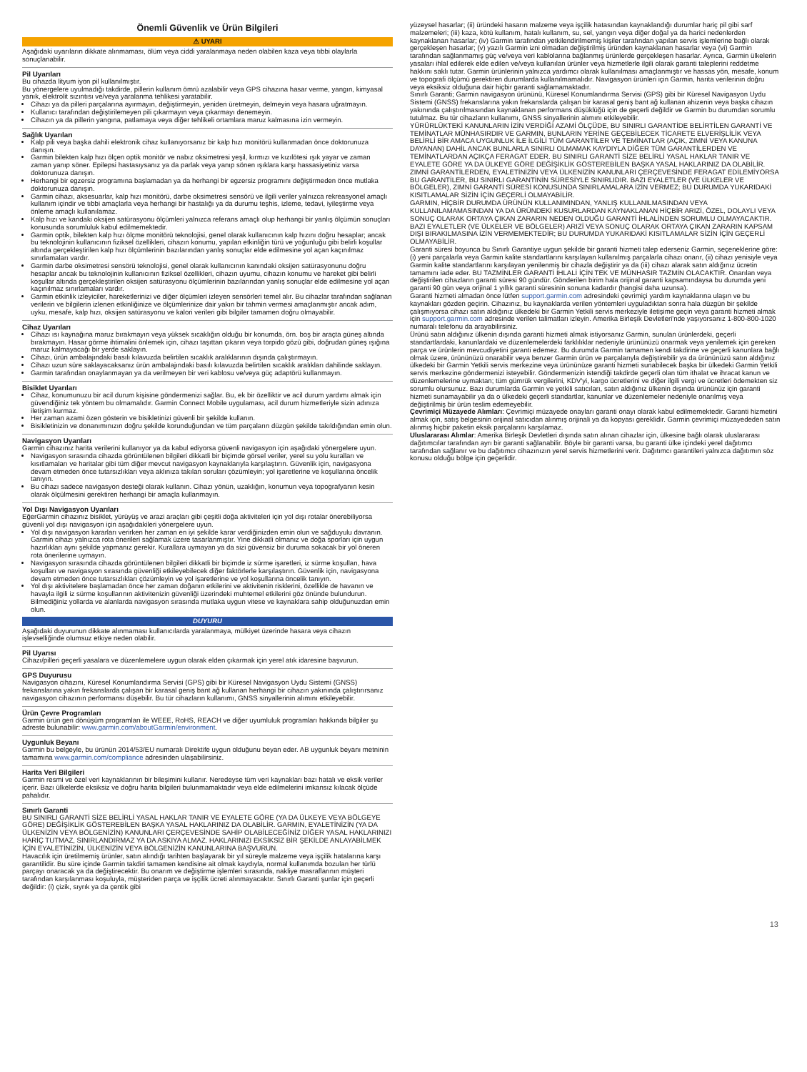Önemli Güvenlik ve Ürün Bilgileri
⚠ UYARI
Aşağıdaki uyarıların dikkate alınmaması, ölüm veya ciddi yaralanmaya neden olabilen kaza veya tıbbi olaylarla sonuçlanabilir.
Pil Uyarıları
Bu cihazda lityum iyon pil kullanılmıştır.
Bu yönergelere uyulmadığı takdirde, pillerin kullanım ömrü azalabilir veya GPS cihazına hasar verme, yangın, kimyasal yanık, elektrolit sızıntısı ve/veya yaralanma tehlikesi yaratabilir.
Cihazı ya da pilleri parçalarına ayırmayın, değiştirmeyin, yeniden üretmeyin, delmeyin veya hasara uğratmayın.
Kullanıcı tarafından değiştirilemeyen pili çıkarmayın veya çıkarmayı denemeyin.
Cihazın ya da pillerin yangına, patlamaya veya diğer tehlikeli ortamlara maruz kalmasına izin vermeyin.
Sağlık Uyarıları
Kalp pili veya başka dahili elektronik cihaz kullanıyorsanız bir kalp hızı monitörü kullanmadan önce doktorunuza danışın.
Garmin bilekten kalp hızı ölçen optik monitör ve nabız oksimetresi yeşil, kırmızı ve kızılötesi ışık yayar ve zaman zaman yanıp söner. Epilepsi hastasıysanız ya da parlak veya yanıp sönen ışıklara karşı hassasiyetiniz varsa doktorunuza danışın.
Herhangi bir egzersiz programına başlamadan ya da herhangi bir egzersiz programını değiştirmeden önce mutlaka doktorunuza danışın.
Garmin cihazı, aksesuarlar, kalp hızı monitörü, darbe oksimetresi sensörü ve ilgili veriler yalnızca rekreasyonel amaçlı kullanım içindir ve tıbbi amaçlarla veya herhangi bir hastalığı ya da durumu teşhis, izleme, tedavi, iyileştirme veya önleme amaçlı kullanılamaz.
Kalp hızı ve kandaki oksijen satürasyonu ölçümleri yalnızca referans amaçlı olup herhangi bir yanlış ölçümün sonuçları konusunda sorumluluk kabul edilmemektedir.
Garmin optik, bilekten kalp hızı ölçme monitörü teknolojisi, genel olarak kullanıcının kalp hızını doğru hesaplar; ancak bu teknolojinin kullanıcının fiziksel özellikleri, cihazın konumu, yapılan etkinliğin türü ve yoğunluğu gibi belirli koşullar altında gerçekleştirilen kalp hızı ölçümlerinin bazılarından yanlış sonuçlar elde edilmesine yol açan kaçınılmaz sınırlamaları vardır.
Garmin darbe oksimetresi sensörü teknolojisi, genel olarak kullanıcının kanındaki oksijen satürasyonunu doğru hesaplar ancak bu teknolojinin kullanıcının fiziksel özellikleri, cihazın uyumu, cihazın konumu ve hareket gibi belirli koşullar altında gerçekleştirilen oksijen satürasyonu ölçümlerinin bazılarından yanlış sonuçlar elde edilmesine yol açan kaçınılmaz sınırlamaları vardır.
Garmin etkinlik izleyiciler, hareketlerinizi ve diğer ölçümleri izleyen sensörleri temel alır. Bu cihazlar tarafından sağlanan verilerin ve bilgilerin izlenen etkinliğinize ve ölçümlerinize dair yakın bir tahmin vermesi amaçlanmıştır ancak adım, uyku, mesafe, kalp hızı, oksijen satürasyonu ve kalori verileri gibi bilgiler tamamen doğru olmayabilir.
Cihaz Uyarıları
Cihazı ısı kaynağına maruz bırakmayın veya yüksek sıcaklığın olduğu bir konumda, örn. boş bir araçta güneş altında bırakmayın. Hasar görme ihtimalini önlemek için, cihazı taşıttan çıkarın veya torpido gözü gibi, doğrudan güneş ışığına maruz kalmayacağı bir yerde saklayın.
Cihazı, ürün ambalajındaki basılı kılavuzda belirtilen sıcaklık aralıklarının dışında çalıştırmayın.
Cihazı uzun süre saklayacaksanız ürün ambalajındaki basılı kılavuzda belirtilen sıcaklık aralıkları dahilinde saklayın.
Garmin tarafından onaylanmayan ya da verilmeyen bir veri kablosu ve/veya güç adaptörü kullanmayın.
Bisiklet Uyarıları
Cihaz, konumunuzu bir acil durum kişisine göndermenizi sağlar. Bu, ek bir özelliktir ve acil durum yardımı almak için güvendiğiniz tek yöntem bu olmamalıdır. Garmin Connect Mobile uygulaması, acil durum hizmetleriyle sizin adınıza iletişim kurmaz.
Her zaman azami özen gösterin ve bisikletinizi güvenli bir şekilde kullanın.
Bisikletinizin ve donanımınızın doğru şekilde korunduğundan ve tüm parçaların düzgün şekilde takıldığından emin olun.
Navigasyon Uyarıları
Garmin cihazınız harita verilerini kullanıyor ya da kabul ediyorsa güvenli navigasyon için aşağıdaki yönergelere uyun.
Navigasyon sırasında cihazda görüntülenen bilgileri dikkatli bir biçimde görsel veriler, yerel su yolu kuralları ve kısıtlamaları ve haritalar gibi tüm diğer mevcut navigasyon kaynaklarıyla karşılaştırın. Güvenlik için, navigasyona devam etmeden önce tutarsızlıkları veya aklınıza takılan soruları çözümleyin; yol işaretlerine ve koşullarına öncelik tanıyın.
Bu cihazı sadece navigasyon desteği olarak kullanın. Cihazı yönün, uzaklığın, konumun veya topografyanın kesin olarak ölçülmesini gerektiren herhangi bir amaçla kullanmayın.
Yol Dışı Navigasyon Uyarıları
EğerGarmin cihazınız bisiklet, yürüyüş ve arazi araçları gibi çeşitli doğa aktiviteleri için yol dışı rotalar önerebiliyorsa güvenli yol dışı navigasyon için aşağıdakileri yönergelere uyun.
Yol dışı navigasyon kararları verirken her zaman en iyi şekilde karar verdiğinizden emin olun ve sağduyulu davranın. Garmin cihazı yalnızca rota önerileri sağlamak üzere tasarlanmıştır. Yine dikkatli olmanız ve doğa sporları için uygun hazırlıkları aynı şekilde yapmanız gerekir. Kurallara uymayan ya da sizi güvensiz bir duruma sokacak bir yol öneren rota önerilerine uymayın.
Navigasyon sırasında cihazda görüntülenen bilgileri dikkatli bir biçimde iz sürme işaretleri, iz sürme koşulları, hava koşulları ve navigasyon sırasında güvenliği etkileyebilecek diğer faktörlerle karşılaştırın. Güvenlik için, navigasyona devam etmeden önce tutarsızlıkları çözümleyin ve yol işaretlerine ve yol koşullarına öncelik tanıyın.
Yol dışı aktivitelere başlamadan önce her zaman doğanın etkilerini ve aktivitenin risklerini, özellikle de havanın ve havayla ilgili iz sürme koşullarının aktivitenizin güvenliği üzerindeki muhtemel etkilerini göz önünde bulundurun. Bilmediğiniz yollarda ve alanlarda navigasyon sırasında mutlaka uygun vitese ve kaynaklara sahip olduğunuzdan emin olun.
DUYURU
Aşağıdaki duyurunun dikkate alınmaması kullanıcılarda yaralanmaya, mülkiyet üzerinde hasara veya cihazın işlevselliğinde olumsuz etkiye neden olabilir.
Pil Uyarısı
Cihazı/pilleri geçerli yasalara ve düzenlemelere uygun olarak elden çıkarmak için yerel atık idaresine başvurun.
GPS Duyurusu
Navigasyon cihazını, Küresel Konumlandırma Servisi (GPS) gibi bir Küresel Navigasyon Uydu Sistemi (GNSS) frekanslarına yakın frekanslarda çalışan bir karasal geniş bant ağ kullanan herhangi bir cihazın yakınında çalıştırırsanız navigasyon cihazının performansı düşebilir. Bu tür cihazların kullanımı, GNSS sinyallerinin alımını etkileyebilir.
Ürün Çevre Programları
Garmin ürün geri dönüşüm programları ile WEEE, RoHS, REACH ve diğer uyumluluk programları hakkında bilgiler şu adreste bulunabilir: www.garmin.com/aboutGarmin/environment.
Uygunluk Beyanı
Garmin bu belgeyle, bu ürünün 2014/53/EU numaralı Direktife uygun olduğunu beyan eder. AB uygunluk beyanı metninin tamamına www.garmin.com/compliance adresinden ulaşabilirsiniz.
Harita Veri Bilgileri
Garmin resmi ve özel veri kaynaklarının bir bileşimini kullanır. Neredeyse tüm veri kaynakları bazı hatalı ve eksik veriler içerir. Bazı ülkelerde eksiksiz ve doğru harita bilgileri bulunmamaktadır veya elde edilmelerini imkansız kılacak ölçüde pahalıdır.
Sınırlı Garanti
BU SINIRLI GARANTİ SİZE BELİRLİ YASAL HAKLAR TANIR VE EYALETE GÖRE (YA DA ÜLKEYE VEYA BÖLGEYE GÖRE) DEĞİŞİKLİK GÖSTEREBİLEN BAŞKA YASAL HAKLARINIZ DA OLABİLİR. GARMIN, EYALETİNİZİN (YA DA ÜLKENİZİN VEYA BÖLGENİZİN) KANUNLARI ÇERÇEVESİNDE SAHİP OLABİLECEĞİNİZ DİĞER YASAL HAKLARINIZI HARİÇ TUTMAZ, SINIRLANDIRMAZ YA DA ASKIYA ALMAZ. HAKLARINIZI EKSİKSİZ BİR ŞEKİLDE ANLAYABİLMEK İÇİN EYALETİNİZİN, ÜLKENİZİN VEYA BÖLGENİZİN KANUNLARINA BAŞVURUN.
Havacılık için üretilmemiş ürünler, satın alındığı tarihten başlayarak bir yıl süreyle malzeme veya işçilik hatalarına karşı garantilidir. Bu süre içinde Garmin takdiri tamamen kendisine ait olmak kaydıyla, normal kullanımda bozulan her türlü parçayı onaracak ya da değiştirecektir. Bu onarım ve değiştirme işlemleri sırasında, nakliye masraflarının müşteri tarafından karşılanması koşuluyla, müşteriden parça ve işçilik ücreti alınmayacaktır. Sınırlı Garanti şunlar için geçerli değildir: (i) çizik, sıyrık ya da çentik gibi
yüzeysel hasarlar; (ii) üründeki hasarın malzeme veya işçilik hatasından kaynaklandığı durumlar hariç pil gibi sarf malzemeleri; (iii) kaza, kötü kullanım, hatalı kullanım, su, sel, yangın veya diğer doğal ya da harici nedenlerden kaynaklanan hasarlar; (iv) Garmin tarafından yetkilendirilmemiş kişiler tarafından yapılan servis işlemlerine bağlı olarak gerçekleşen hasarlar; (v) yazılı Garmin izni olmadan değiştirilmiş üründen kaynaklanan hasarlar veya (vi) Garmin tarafından sağlanmamış güç ve/veya veri kablolarına bağlanmış ürünlerde gerçekleşen hasarlar. Ayrıca, Garmin ülkelerin yasaları ihlal edilerek elde edilen ve/veya kullanılan ürünler veya hizmetlerle ilgili olarak garanti taleplerini reddetme hakkını saklı tutar. Garmin ürünlerinin yalnızca yardımcı olarak kullanılması amaçlanmıştır ve hassas yön, mesafe, konum ve topografi ölçümü gerektiren durumlarda kullanılmamalıdır. Navigasyon ürünleri için Garmin, harita verilerinin doğru veya eksiksiz olduğuna dair hiçbir garanti sağlamamaktadır.
Sınırlı Garanti; Garmin navigasyon ürününü, Küresel Konumlandırma Servisi (GPS) gibi bir Küresel Navigasyon Uydu Sistemi (GNSS) frekanslarına yakın frekanslarda çalışan bir karasal geniş bant ağ kullanan ahizenin veya başka cihazın yakınında çalıştırılmasından kaynaklanan performans düşüklüğü için de geçerli değildir ve Garmin bu durumdan sorumlu tutulmaz. Bu tür cihazların kullanımı, GNSS sinyallerinin alımını etkileyebilir.
YÜRÜRLÜKTEKİ KANUNLARIN İZİN VERDİĞİ AZAMİ ÖLÇÜDE, BU SINIRLI GARANTİDE BELİRTİLEN GARANTİ VE TEMİNATLAR MÜNHASIRDIR VE GARMIN, BUNLARIN YERİNE GEÇEBİLECEK TİCARETE ELVERİŞLİLİK VEYA BELİRLİ BİR AMACA UYGUNLUK İLE İLGİLİ TÜM GARANTİLER VE TEMİNATLAR (AÇIK, ZIMNİ VEYA KANUNA DAYANAN) DAHİL ANCAK BUNLARLA SINIRLI OLMAMAK KAYDIYLA DİĞER TÜM GARANTİLERDEN VE TEMİNATLARDAN AÇIKÇA FERAGAT EDER. BU SINIRLI GARANTİ SİZE BELİRLİ YASAL HAKLAR TANIR VE EYALETE GÖRE YA DA ÜLKEYE GÖRE DEĞİŞİKLİK GÖSTEREBİLEN BAŞKA YASAL HAKLARINIZ DA OLABİLİR. ZIMNİ GARANTİLERDEN, EYALETİNİZİN VEYA ÜLKENİZİN KANUNLARI ÇERÇEVESİNDE FERAGAT EDİLEMİYORSA BU GARANTİLER, BU SINIRLI GARANTİNİN SÜRESİYLE SINIRLIDIR. BAZI EYALETLER (VE ÜLKELER VE BÖLGELER), ZIMNİ GARANTİ SÜRESİ KONUSUNDA SINIRLAMALARA İZİN VERMEZ; BU DURUMDA YUKARIDAKİ KISITLAMALAR SİZİN İÇİN GEÇERLİ OLMAYABİLİR.
GARMIN, HİÇBİR DURUMDA ÜRÜNÜN KULLANIMINDAN, YANLIŞ KULLANILMASINDAN VEYA KULLANILAMAMASINDAN YA DA ÜRÜNDEKİ KUSURLARDAN KAYNAKLANAN HİÇBİR ARIZİ, ÖZEL, DOLAYLI VEYA SONUÇ OLARAK ORTAYA ÇIKAN ZARARIN NEDEN OLDUĞU GARANTİ İHLALİNDEN SORUMLU OLMAYACAKTIR. BAZI EYALETLER (VE ÜLKELER VE BÖLGELER) ARIZİ VEYA SONUÇ OLARAK ORTAYA ÇIKAN ZARARIN KAPSAM DIŞI BIRAKILMASINA İZİN VERMEMEKTEDİR; BU DURUMDA YUKARIDAKİ KISITLAMALAR SİZİN İÇİN GEÇERLİ OLMAYABİLİR.
Garanti süresi boyunca bu Sınırlı Garantiye uygun şekilde bir garanti hizmeti talep ederseniz Garmin, seçeneklerine göre: (i) yeni parçalarla veya Garmin kalite standartlarını karşılayan kullanılmış parçalarla cihazı onarır, (ii) cihazı yenisiyle veya Garmin kalite standartlarını karşılayan yenilenmiş bir cihazla değiştirir ya da (iii) cihazı alarak satın aldığınız ücretin tamamını iade eder. BU TAZMİNLER GARANTİ İHLALİ İÇİN TEK VE MÜNHASIR TAZMİN OLACAKTIR. Onarılan veya değiştirilen cihazların garanti süresi 90 gündür. Gönderilen birim hala orijinal garanti kapsamındaysa bu durumda yeni garanti 90 gün veya orijinal 1 yıllık garanti süresinin sonuna kadardır (hangisi daha uzunsa).
Garanti hizmeti almadan önce lütfen support.garmin.com adresindeki çevrimiçi yardım kaynaklarına ulaşın ve bu kaynakları gözden geçirin. Cihazınız, bu kaynaklarda verilen yöntemleri uyguladıktan sonra hala düzgün bir şekilde çalışmıyorsa cihazı satın aldığınız ülkedeki bir Garmin Yetkili servis merkeziyle iletişime geçin veya garanti hizmeti almak için support.garmin.com adresinde verilen talimatları izleyin. Amerika Birleşik Devletleri'nde yaşıyorsanız 1-800-800-1020 numaralı telefonu da arayabilirsiniz.
Ürünü satın aldığınız ülkenin dışında garanti hizmeti almak istiyorsanız Garmin, sunulan ürünlerdeki, geçerli standartlardaki, kanunlardaki ve düzenlemelerdeki farklılıklar nedeniyle ürününüzü onarmak veya yenilemek için gereken parça ve ürünlerin mevcudiyetini garanti edemez. Bu durumda Garmin tamamen kendi takdirine ve geçerli kanunlara bağlı olmak üzere, ürününüzü onarabilir veya benzer Garmin ürün ve parçalarıyla değiştirebilir ya da ürününüzü satın aldığınız ülkedeki bir Garmin Yetkili servis merkezine veya ürününüze garanti hizmeti sunabilecek başka bir ülkedeki Garmin Yetkili servis merkezine göndermenizi isteyebilir. Göndermenizin istendiği takdirde geçerli olan tüm ithalat ve ihracat kanun ve düzenlemelerine uymaktan; tüm gümrük vergilerini, KDV'yi, kargo ücretlerini ve diğer ilgili vergi ve ücretleri ödemekten siz sorumlu olursunuz. Bazı durumlarda Garmin ve yetkili satıcıları, satın aldığınız ülkenin dışında ürününüz için garanti hizmeti sunamayabilir ya da o ülkedeki geçerli standartlar, kanunlar ve düzenlemeler nedeniyle onarılmış veya değiştirilmiş bir ürün teslim edemeyebilir.
Çevrimiçi Müzayede Alımları: Çevrimiçi müzayede onayları garanti onayı olarak kabul edilmemektedir. Garanti hizmetini almak için, satış belgesinin orijinal satıcıdan alınmış orijinali ya da kopyası gereklidir. Garmin çevrimiçi müzayededen satın alınmış hiçbir paketin eksik parçalarını karşılamaz.
Uluslararası Alımlar: Amerika Birleşik Devletleri dışında satın alınan cihazlar için, ülkesine bağlı olarak uluslararası dağıtımcılar tarafından ayrı bir garanti sağlanabilir. Böyle bir garanti varsa, bu garanti ülke içindeki yerel dağıtımcı tarafından sağlanır ve bu dağıtımcı cihazınızın yerel servis hizmetlerini verir. Dağıtımcı garantileri yalnızca dağıtımın söz konusu olduğu bölge için geçerlidir.
13